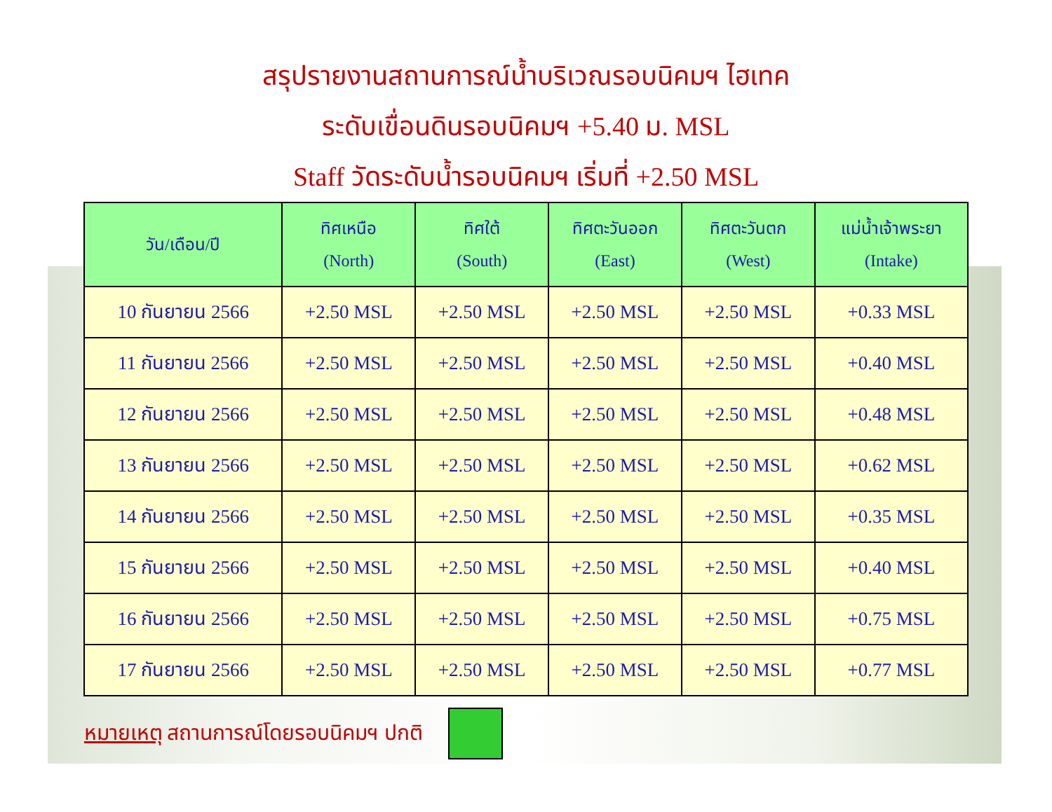สรุปรายงานสถานการณ์น้ำบริเวณรอบนิคมฯ ไฮเทค
ระดับเขื่อนดินรอบนิคมฯ +5.40 ม. MSL
Staff วัดระดับน้ำรอบนิคมฯ เริ่มที่ +2.50 MSL
| วัน/เดือน/ปี | ทิศเหนือ (North) | ทิศใต้ (South) | ทิศตะวันออก (East) | ทิศตะวันตก (West) | แม่น้ำเจ้าพระยา (Intake) |
| --- | --- | --- | --- | --- | --- |
| 10 กันยายน 2566 | +2.50 MSL | +2.50 MSL | +2.50 MSL | +2.50 MSL | +0.33 MSL |
| 11 กันยายน 2566 | +2.50 MSL | +2.50 MSL | +2.50 MSL | +2.50 MSL | +0.40 MSL |
| 12 กันยายน 2566 | +2.50 MSL | +2.50 MSL | +2.50 MSL | +2.50 MSL | +0.48 MSL |
| 13 กันยายน 2566 | +2.50 MSL | +2.50 MSL | +2.50 MSL | +2.50 MSL | +0.62 MSL |
| 14 กันยายน 2566 | +2.50 MSL | +2.50 MSL | +2.50 MSL | +2.50 MSL | +0.35 MSL |
| 15 กันยายน 2566 | +2.50 MSL | +2.50 MSL | +2.50 MSL | +2.50 MSL | +0.40 MSL |
| 16 กันยายน 2566 | +2.50 MSL | +2.50 MSL | +2.50 MSL | +2.50 MSL | +0.75 MSL |
| 17 กันยายน 2566 | +2.50 MSL | +2.50 MSL | +2.50 MSL | +2.50 MSL | +0.77 MSL |
หมายเหตุ สถานการณ์โดยรอบนิคมฯ ปกติ